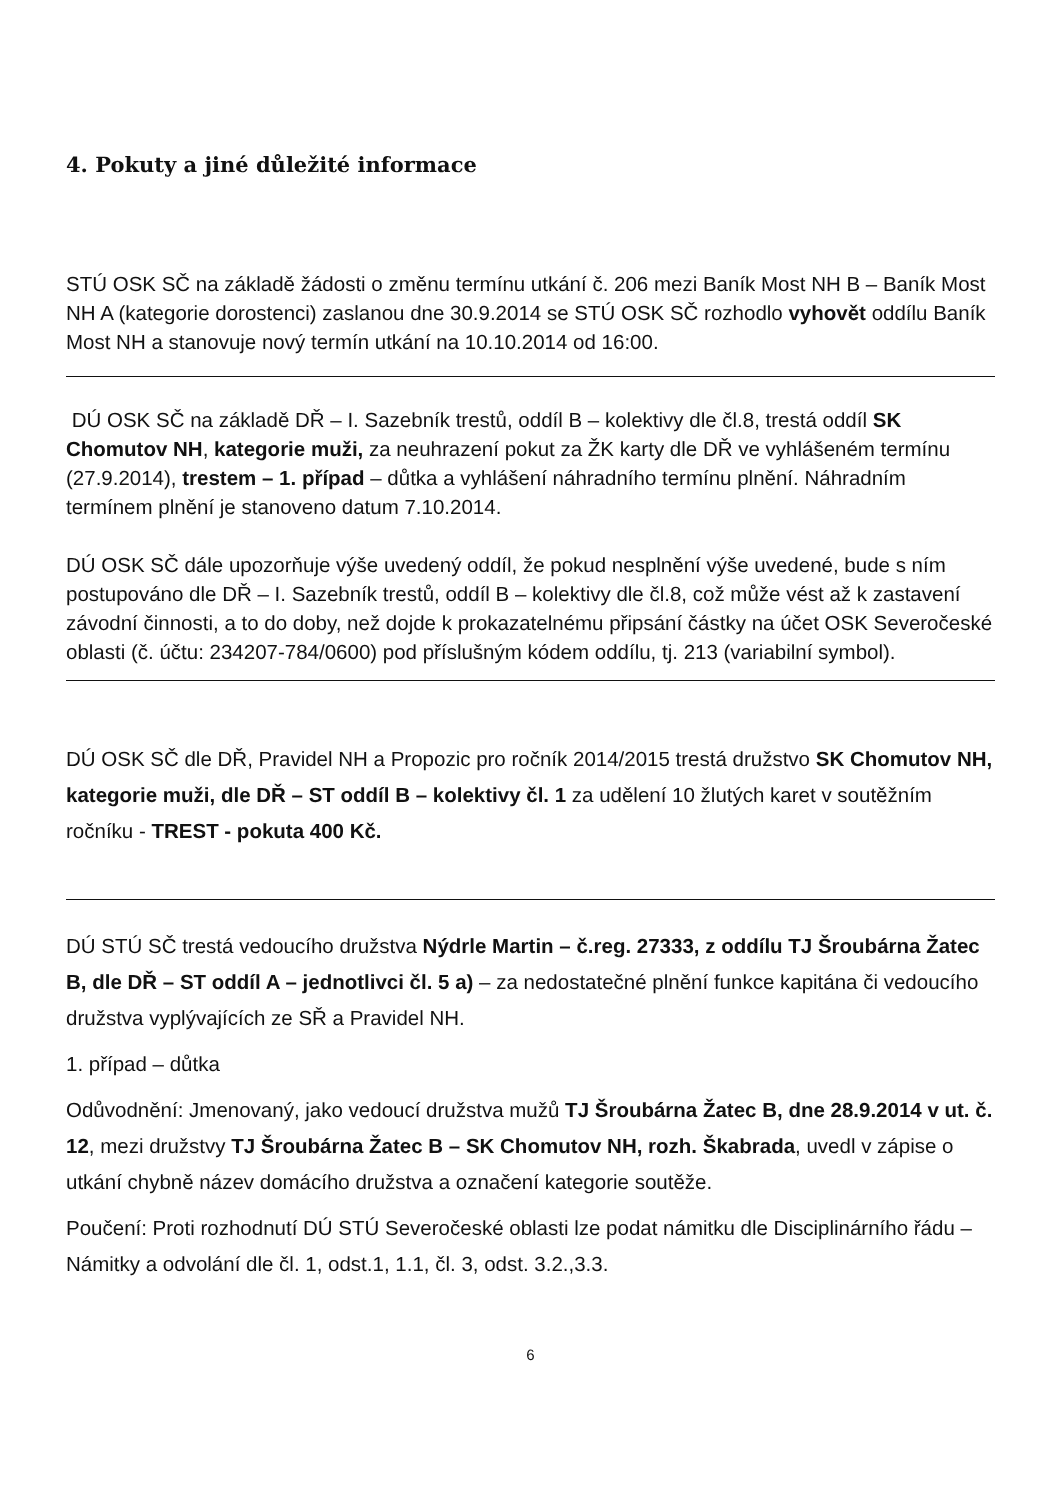4. Pokuty a jiné důležité informace
STÚ OSK SČ na základě žádosti o změnu termínu utkání č. 206 mezi Baník Most NH B – Baník Most NH A (kategorie dorostenci) zaslanou dne 30.9.2014 se STÚ OSK SČ rozhodlo vyhovět oddílu Baník Most NH a stanovuje nový termín utkání na 10.10.2014 od 16:00.
DÚ OSK SČ na základě DŘ – I. Sazebník trestů, oddíl B – kolektivy dle čl.8, trestá oddíl SK Chomutov NH, kategorie muži, za neuhrazení pokut za ŽK karty dle DŘ ve vyhlášeném termínu (27.9.2014), trestem – 1. případ – důtka a vyhlášení náhradního termínu plnění. Náhradním termínem plnění je stanoveno datum 7.10.2014.
DÚ OSK SČ dále upozorňuje výše uvedený oddíl, že pokud nesplnění výše uvedené, bude s ním postupováno dle DŘ – I. Sazebník trestů, oddíl B – kolektivy dle čl.8, což může vést až k zastavení závodní činnosti, a to do doby, než dojde k prokazatelnému připsání částky na účet OSK Severočeské oblasti (č. účtu: 234207-784/0600) pod příslušným kódem oddílu, tj. 213 (variabilní symbol).
DÚ OSK SČ dle DŘ, Pravidel NH a Propozic pro ročník 2014/2015 trestá družstvo SK Chomutov NH, kategorie muži, dle DŘ – ST oddíl B – kolektivy čl. 1 za udělení 10 žlutých karet v soutěžním ročníku - TREST - pokuta 400 Kč.
DÚ STÚ SČ trestá vedoucího družstva Nýdrle Martin – č.reg. 27333, z oddílu TJ Šroubárna Žatec B, dle DŘ – ST oddíl A – jednotlivci čl. 5 a) – za nedostatečné plnění funkce kapitána či vedoucího družstva vyplývajících ze SŘ a Pravidel NH.
1. případ – důtka
Odůvodnění: Jmenovaný, jako vedoucí družstva mužů TJ Šroubárna Žatec B, dne 28.9.2014 v ut. č. 12, mezi družstvy TJ Šroubárna Žatec B – SK Chomutov NH, rozh. Škabrada, uvedl v zápise o utkání chybně název domácího družstva a označení kategorie soutěže.
Poučení: Proti rozhodnutí DÚ STÚ Severočeské oblasti lze podat námitku dle Disciplinárního řádu – Námitky a odvolání dle čl. 1, odst.1, 1.1, čl. 3, odst. 3.2.,3.3.
6